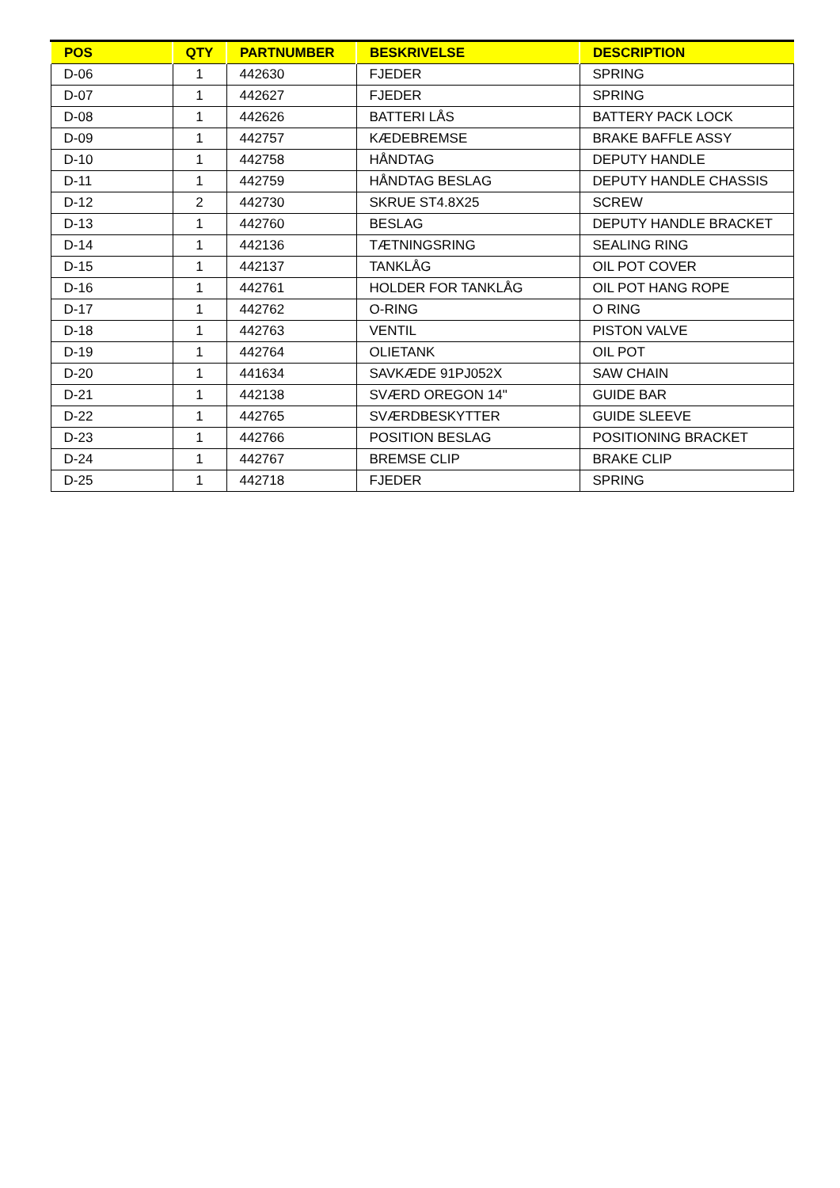| POS | QTY | PARTNUMBER | BESKRIVELSE | DESCRIPTION |
| --- | --- | --- | --- | --- |
| D-06 | 1 | 442630 | FJEDER | SPRING |
| D-07 | 1 | 442627 | FJEDER | SPRING |
| D-08 | 1 | 442626 | BATTERI LÅS | BATTERY PACK LOCK |
| D-09 | 1 | 442757 | KÆDEBREMSE | BRAKE BAFFLE ASSY |
| D-10 | 1 | 442758 | HÅNDTAG | DEPUTY HANDLE |
| D-11 | 1 | 442759 | HÅNDTAG BESLAG | DEPUTY HANDLE CHASSIS |
| D-12 | 2 | 442730 | SKRUE ST4.8X25 | SCREW |
| D-13 | 1 | 442760 | BESLAG | DEPUTY HANDLE BRACKET |
| D-14 | 1 | 442136 | TÆTNINGSRING | SEALING RING |
| D-15 | 1 | 442137 | TANKLÅG | OIL POT COVER |
| D-16 | 1 | 442761 | HOLDER FOR TANKLÅG | OIL POT HANG ROPE |
| D-17 | 1 | 442762 | O-RING | O RING |
| D-18 | 1 | 442763 | VENTIL | PISTON VALVE |
| D-19 | 1 | 442764 | OLIETANK | OIL POT |
| D-20 | 1 | 441634 | SAVKÆDE 91PJ052X | SAW CHAIN |
| D-21 | 1 | 442138 | SVÆRD OREGON 14" | GUIDE BAR |
| D-22 | 1 | 442765 | SVÆRDBESKYTTER | GUIDE SLEEVE |
| D-23 | 1 | 442766 | POSITION BESLAG | POSITIONING BRACKET |
| D-24 | 1 | 442767 | BREMSE CLIP | BRAKE CLIP |
| D-25 | 1 | 442718 | FJEDER | SPRING |